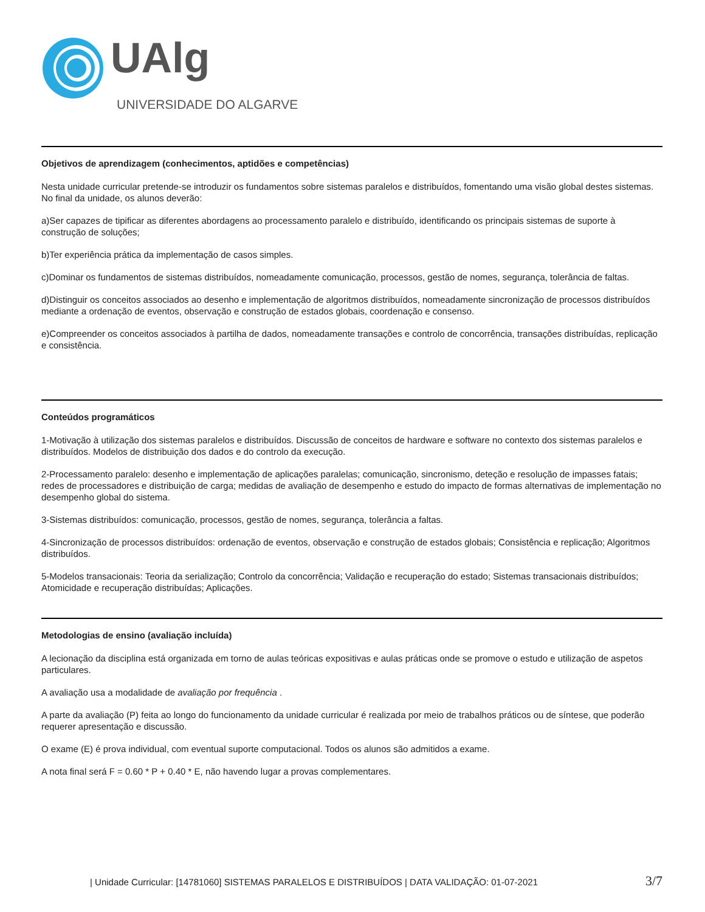UAlg
UNIVERSIDADE DO ALGARVE
Objetivos de aprendizagem (conhecimentos, aptidões e competências)
Nesta unidade curricular pretende-se introduzir os fundamentos sobre sistemas paralelos e distribuídos, fomentando uma visão global destes sistemas. No final da unidade, os alunos deverão:
a)Ser capazes de tipificar as diferentes abordagens ao processamento paralelo e distribuído, identificando os principais sistemas de suporte à construção de soluções;
b)Ter experiência prática da implementação de casos simples.
c)Dominar os fundamentos de sistemas distribuídos, nomeadamente comunicação, processos, gestão de nomes, segurança, tolerância de faltas.
d)Distinguir os conceitos associados ao desenho e implementação de algoritmos distribuídos, nomeadamente sincronização de processos distribuídos mediante a ordenação de eventos, observação e construção de estados globais, coordenação e consenso.
e)Compreender os conceitos associados à partilha de dados, nomeadamente transações e controlo de concorrência, transações distribuídas, replicação e consistência.
Conteúdos programáticos
1-Motivação à utilização dos sistemas paralelos e distribuídos. Discussão de conceitos de hardware e software no contexto dos sistemas paralelos e distribuídos. Modelos de distribuição dos dados e do controlo da execução.
2-Processamento paralelo: desenho e implementação de aplicações paralelas; comunicação, sincronismo, deteção e resolução de impasses fatais; redes de processadores e distribuição de carga; medidas de avaliação de desempenho e estudo do impacto de formas alternativas de implementação no desempenho global do sistema.
3-Sistemas distribuídos: comunicação, processos, gestão de nomes, segurança, tolerância a faltas.
4-Sincronização de processos distribuídos: ordenação de eventos, observação e construção de estados globais; Consistência e replicação; Algoritmos distribuídos.
5-Modelos transacionais: Teoria da serialização; Controlo da concorrência; Validação e recuperação do estado; Sistemas transacionais distribuídos; Atomicidade e recuperação distribuídas; Aplicações.
Metodologias de ensino (avaliação incluída)
A lecionação da disciplina está organizada em torno de aulas teóricas expositivas e aulas práticas onde se promove o estudo e utilização de aspetos particulares.
A avaliação usa a modalidade de avaliação por frequência .
A parte da avaliação (P) feita ao longo do funcionamento da unidade curricular é realizada por meio de trabalhos práticos ou de síntese, que poderão requerer apresentação e discussão.
O exame (E) é prova individual, com eventual suporte computacional. Todos os alunos são admitidos a exame.
A nota final será F = 0.60 * P + 0.40 * E, não havendo lugar a provas complementares.
| Unidade Curricular: [14781060] SISTEMAS PARALELOS E DISTRIBUÍDOS | DATA VALIDAÇÃO: 01-07-2021 3/7